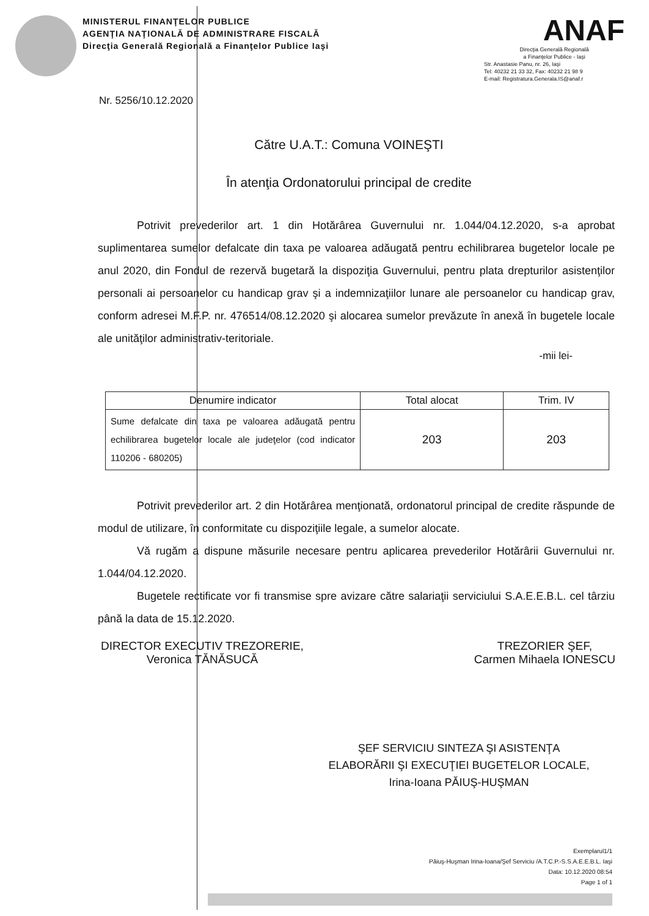MINISTERUL FINANŢELOR PUBLICE
AGENŢIA NAŢIONALĂ DE ADMINISTRARE FISCALĂ
Direcţia Generală Regională a Finanţelor Publice Iaşi
ANAF
Direcţia Generală Regională
a Finanţelor Publice - Iaşi
Str. Anastasie Panu, nr. 26, Iaşi
Tel: 40232 21 33 32, Fax: 40232 21 98 9
E-mail: Registratura.Generala.IS@anaf.r
Nr. 5256/10.12.2020
Către U.A.T.: Comuna VOINEŞTI
În atenţia Ordonatorului principal de credite
Potrivit prevederilor art. 1 din Hotărârea Guvernului nr. 1.044/04.12.2020, s-a aprobat suplimentarea sumelor defalcate din taxa pe valoarea adăugată pentru echilibrarea bugetelor locale pe anul 2020, din Fondul de rezervă bugetară la dispoziţia Guvernului, pentru plata drepturilor asistenţilor personali ai persoanelor cu handicap grav şi a indemnizaţiilor lunare ale persoanelor cu handicap grav, conform adresei M.F.P. nr. 476514/08.12.2020 şi alocarea sumelor prevăzute în anexă în bugetele locale ale unităţilor administrativ-teritoriale.
-mii lei-
| Denumire indicator | Total alocat | Trim. IV |
| --- | --- | --- |
| Sume defalcate din taxa pe valoarea adăugată pentru echilibrarea bugetelor locale ale judeţelor (cod indicator 110206 - 680205) | 203 | 203 |
Potrivit prevederilor art. 2 din Hotărârea menţionată, ordonatorul principal de credite răspunde de modul de utilizare, în conformitate cu dispoziţiile legale, a sumelor alocate.
Vă rugăm a dispune măsurile necesare pentru aplicarea prevederilor Hotărârii Guvernului nr. 1.044/04.12.2020.
Bugetele rectificate vor fi transmise spre avizare către salariaţii serviciului S.A.E.E.B.L. cel târziu până la data de 15.12.2020.
DIRECTOR EXECUTIV TREZORERIE,
Veronica TĂNĂSUCĂ
TREZORIER ŞEF,
Carmen Mihaela IONESCU
ŞEF SERVICIU SINTEZA ŞI ASISTENŢA
ELABORĂRII ŞI EXECUŢIEI BUGETELOR LOCALE,
Irina-Ioana PĂIUŞ-HUŞMAN
Exemplarul1/1
Păiuş-Huşman Irina-Ioana/Şef Serviciu /A.T.C.P.-S.S.A.E.E.B.L. Iaşi
Data: 10.12.2020 08:54
Page 1 of 1